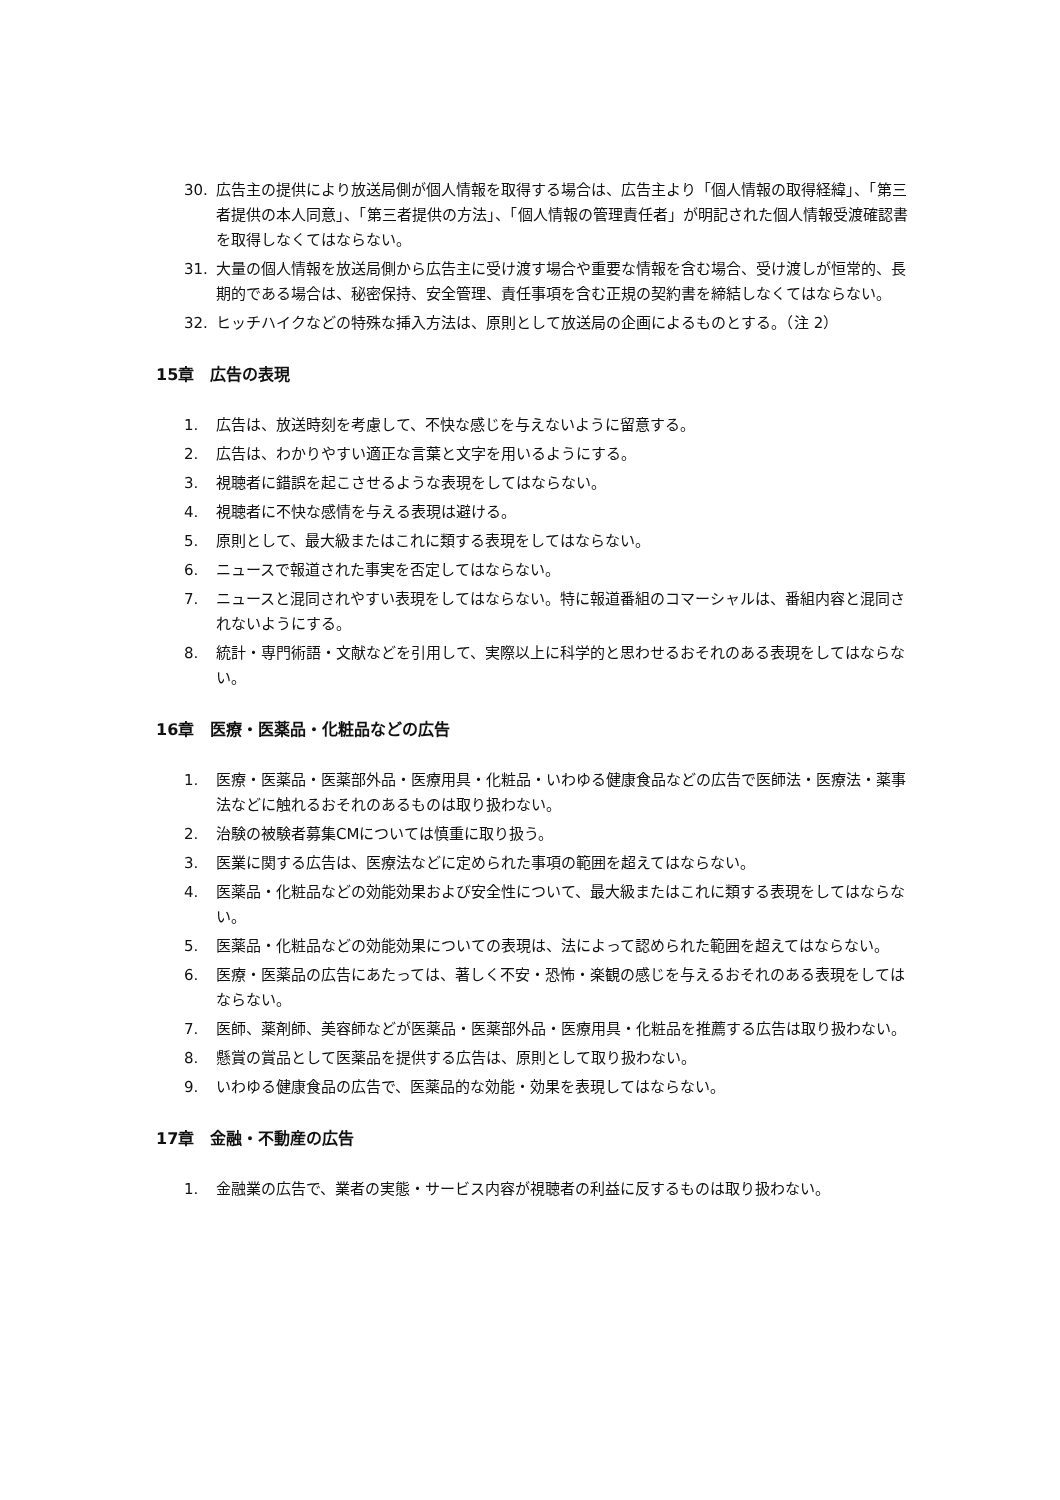30. 広告主の提供により放送局側が個人情報を取得する場合は、広告主より「個人情報の取得経緯」、「第三者提供の本人同意」、「第三者提供の方法」、「個人情報の管理責任者」が明記された個人情報受渡確認書を取得しなくてはならない。
31. 大量の個人情報を放送局側から広告主に受け渡す場合や重要な情報を含む場合、受け渡しが恒常的、長期的である場合は、秘密保持、安全管理、責任事項を含む正規の契約書を締結しなくてはならない。
32. ヒッチハイクなどの特殊な挿入方法は、原則として放送局の企画によるものとする。（注 2）
15章　広告の表現
1. 広告は、放送時刻を考慮して、不快な感じを与えないように留意する。
2. 広告は、わかりやすい適正な言葉と文字を用いるようにする。
3. 視聴者に錯誤を起こさせるような表現をしてはならない。
4. 視聴者に不快な感情を与える表現は避ける。
5. 原則として、最大級またはこれに類する表現をしてはならない。
6. ニュースで報道された事実を否定してはならない。
7. ニュースと混同されやすい表現をしてはならない。特に報道番組のコマーシャルは、番組内容と混同されないようにする。
8. 統計・専門術語・文献などを引用して、実際以上に科学的と思わせるおそれのある表現をしてはならない。
16章　医療・医薬品・化粧品などの広告
1. 医療・医薬品・医薬部外品・医療用具・化粧品・いわゆる健康食品などの広告で医師法・医療法・薬事法などに触れるおそれのあるものは取り扱わない。
2. 治験の被験者募集CMについては慎重に取り扱う。
3. 医業に関する広告は、医療法などに定められた事項の範囲を超えてはならない。
4. 医薬品・化粧品などの効能効果および安全性について、最大級またはこれに類する表現をしてはならない。
5. 医薬品・化粧品などの効能効果についての表現は、法によって認められた範囲を超えてはならない。
6. 医療・医薬品の広告にあたっては、著しく不安・恐怖・楽観の感じを与えるおそれのある表現をしてはならない。
7. 医師、薬剤師、美容師などが医薬品・医薬部外品・医療用具・化粧品を推薦する広告は取り扱わない。
8. 懸賞の賞品として医薬品を提供する広告は、原則として取り扱わない。
9. いわゆる健康食品の広告で、医薬品的な効能・効果を表現してはならない。
17章　金融・不動産の広告
1. 金融業の広告で、業者の実態・サービス内容が視聴者の利益に反するものは取り扱わない。